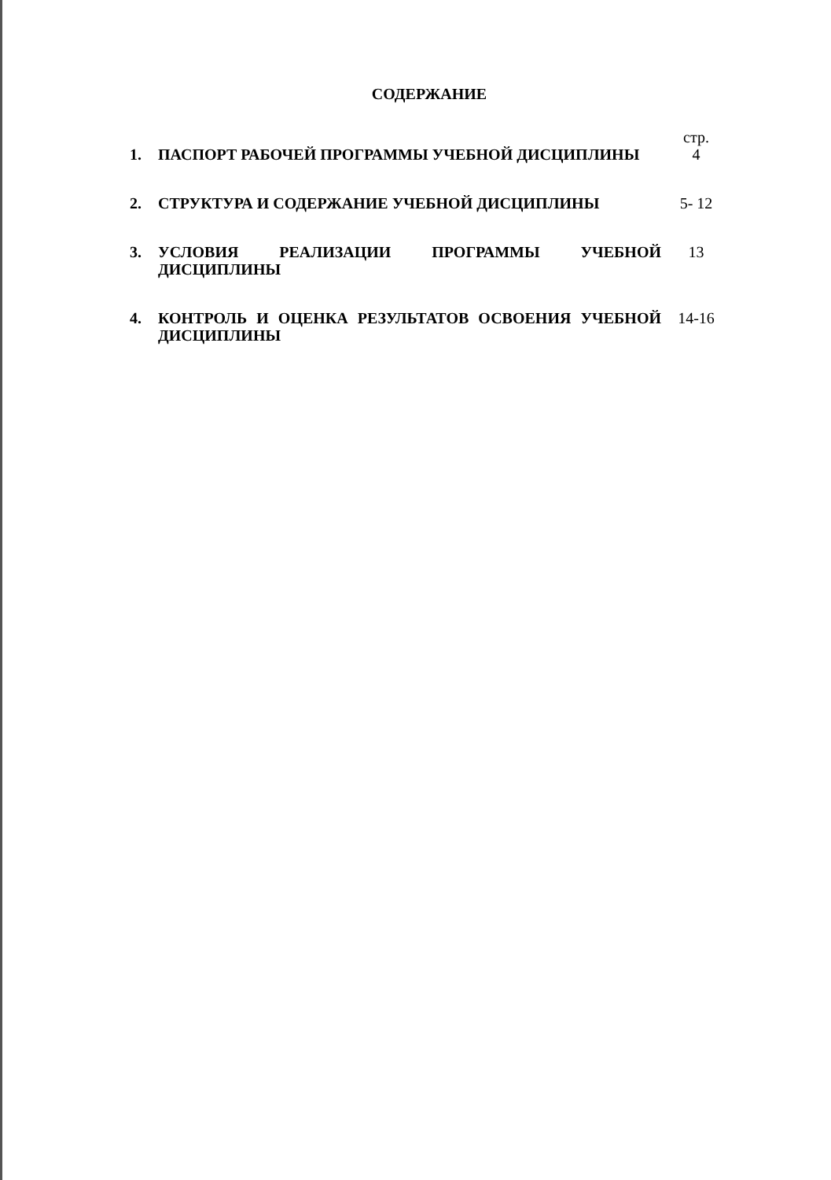СОДЕРЖАНИЕ
| | | стр. |
| 1. | ПАСПОРТ РАБОЧЕЙ ПРОГРАММЫ УЧЕБНОЙ ДИСЦИПЛИНЫ | 4 |
| 2. | СТРУКТУРА И СОДЕРЖАНИЕ УЧЕБНОЙ ДИСЦИПЛИНЫ | 5- 12 |
| 3. | УСЛОВИЯ РЕАЛИЗАЦИИ ПРОГРАММЫ УЧЕБНОЙ ДИСЦИПЛИНЫ | 13 |
| 4. | КОНТРОЛЬ И ОЦЕНКА РЕЗУЛЬТАТОВ ОСВОЕНИЯ УЧЕБНОЙ ДИСЦИПЛИНЫ | 14-16 |